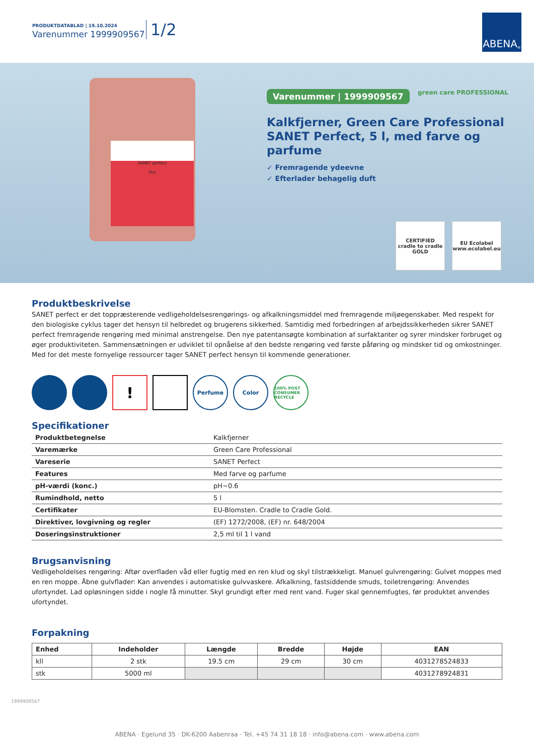PRODUKTDATABLAD | 19.10.2024
Varenummer 1999909567 1/2
ABENA<sup>®</sup>
SANET perfect
5Le
Varenummer | 1999909567
green care PROFESSIONAL
Kalkfjerner, Green Care Professional SANET Perfect, 5 l, med farve og parfume
✓ Fremragende ydeevne
✓ Efterlader behagelig duft
CERTIFIED
cradle to cradle
GOLD
EU Ecolabel
www.ecolabel.eu
Produktbeskrivelse
SANET perfect er det toppræsterende vedligeholdelsesrengørings- og afkalkningsmiddel med fremragende miljøegenskaber. Med respekt for den biologiske cyklus tager det hensyn til helbredet og brugerens sikkerhed. Samtidig med forbedringen af arbejdssikkerheden sikrer SANET perfect fremragende rengøring med minimal anstrengelse. Den nye patentansøgte kombination af surfaktanter og syrer mindsker forbruget og øger produktiviteten. Sammensætningen er udviklet til opnåelse af den bedste rengøring ved første påføring og mindsker tid og omkostninger. Med for det meste fornyelige ressourcer tager SANET perfect hensyn til kommende generationer.
!
Perfume Color
100% POST CONSUMER RECYCLE
Specifikationer
| Produktbetegnelse | Kalkfjerner |
| Varemærke | Green Care Professional |
| Vareserie | SANET Perfect |
| Features | Med farve og parfume |
| pH-værdi (konc.) | pH~0.6 |
| Rumindhold, netto | 5 l |
| Certifikater | EU-Blomsten. Cradle to Cradle Gold. |
| Direktiver, lovgivning og regler | (EF) 1272/2008, (EF) nr. 648/2004 |
| Doseringsinstruktioner | 2,5 ml til 1 l vand |
Brugsanvisning
Vedligeholdelses rengøring: Aftør overfladen våd eller fugtig med en ren klud og skyl tilstrækkeligt. Manuel gulvrengøring: Gulvet moppes med en ren moppe. Åbne gulvflader: Kan anvendes i automatiske gulvvaskere. Afkalkning, fastsiddende smuds, toiletrengøring: Anvendes ufortyndet. Lad opløsningen sidde i nogle få minutter. Skyl grundigt efter med rent vand. Fuger skal gennemfugtes, før produktet anvendes ufortyndet.
Forpakning
| Enhed | Indeholder | Længde | Bredde | Højde | EAN |
| --- | --- | --- | --- | --- | --- |
| kll | 2 stk | 19.5 cm | 29 cm | 30 cm | 4031278524833 |
| stk | 5000 ml | | | | 4031278924831 |
1999909567
ABENA · Egelund 35 · DK-6200 Aabenraa · Tel. +45 74 31 18 18 · info@abena.com · www.abena.com